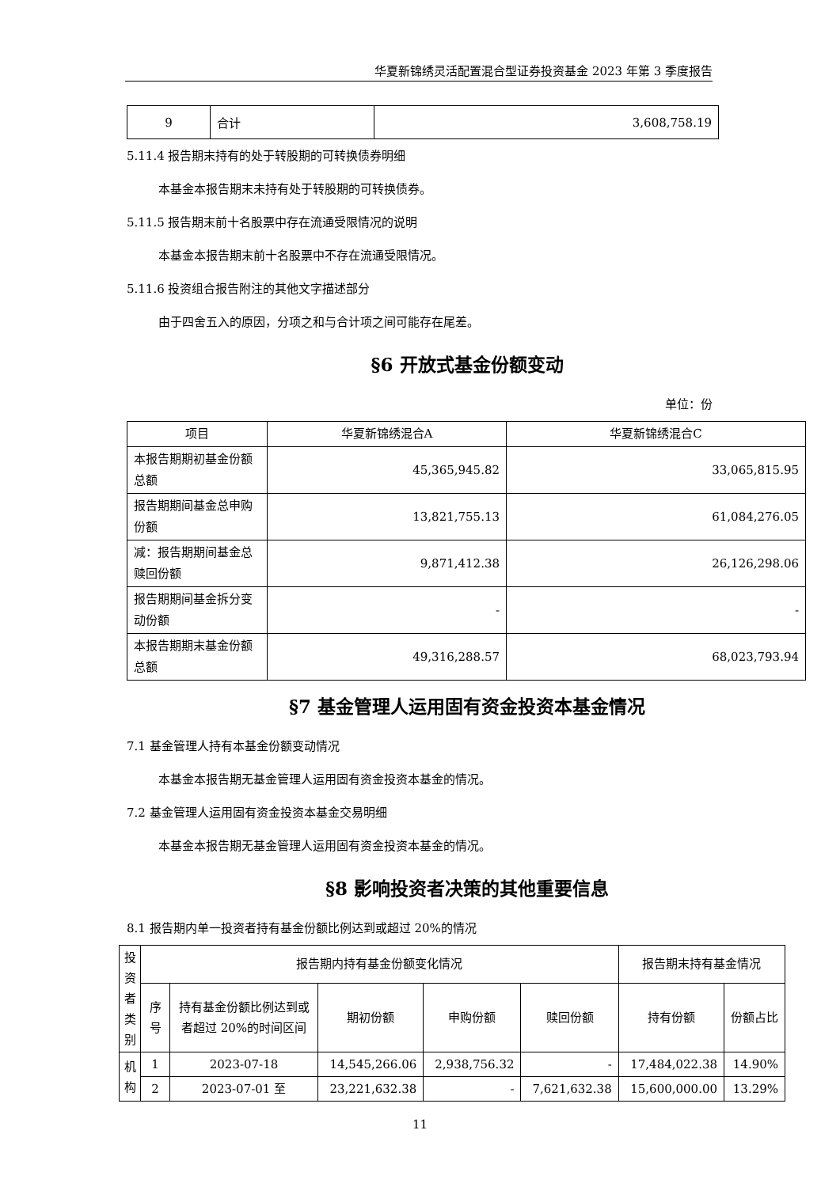华夏新锦绣灵活配置混合型证券投资基金 2023 年第 3 季度报告
| 9 | 合计 | 3,608,758.19 |
5.11.4 报告期末持有的处于转股期的可转换债券明细
本基金本报告期末未持有处于转股期的可转换债券。
5.11.5 报告期末前十名股票中存在流通受限情况的说明
本基金本报告期末前十名股票中不存在流通受限情况。
5.11.6 投资组合报告附注的其他文字描述部分
由于四舍五入的原因，分项之和与合计项之间可能存在尾差。
§6 开放式基金份额变动
单位：份
| 项目 | 华夏新锦绣混合A | 华夏新锦绣混合C |
| 本报告期期初基金份额总额 | 45,365,945.82 | 33,065,815.95 |
| 报告期期间基金总申购份额 | 13,821,755.13 | 61,084,276.05 |
| 减：报告期期间基金总赎回份额 | 9,871,412.38 | 26,126,298.06 |
| 报告期期间基金拆分变动份额 | - | - |
| 本报告期期末基金份额总额 | 49,316,288.57 | 68,023,793.94 |
§7 基金管理人运用固有资金投资本基金情况
7.1 基金管理人持有本基金份额变动情况
本基金本报告期无基金管理人运用固有资金投资本基金的情况。
7.2 基金管理人运用固有资金投资本基金交易明细
本基金本报告期无基金管理人运用固有资金投资本基金的情况。
§8 影响投资者决策的其他重要信息
8.1 报告期内单一投资者持有基金份额比例达到或超过 20%的情况
| 投资者类别 | 报告期内持有基金份额变化情况 | | | | | 报告期末持有基金情况 | |
| | 序号 | 持有基金份额比例达到或者超过 20%的时间区间 | 期初份额 | 申购份额 | 赎回份额 | 持有份额 | 份额占比 |
| 机构 | 1 | 2023-07-18 | 14,545,266.06 | 2,938,756.32 | - | 17,484,022.38 | 14.90% |
| | 2 | 2023-07-01 至 | 23,221,632.38 | - | 7,621,632.38 | 15,600,000.00 | 13.29% |
11